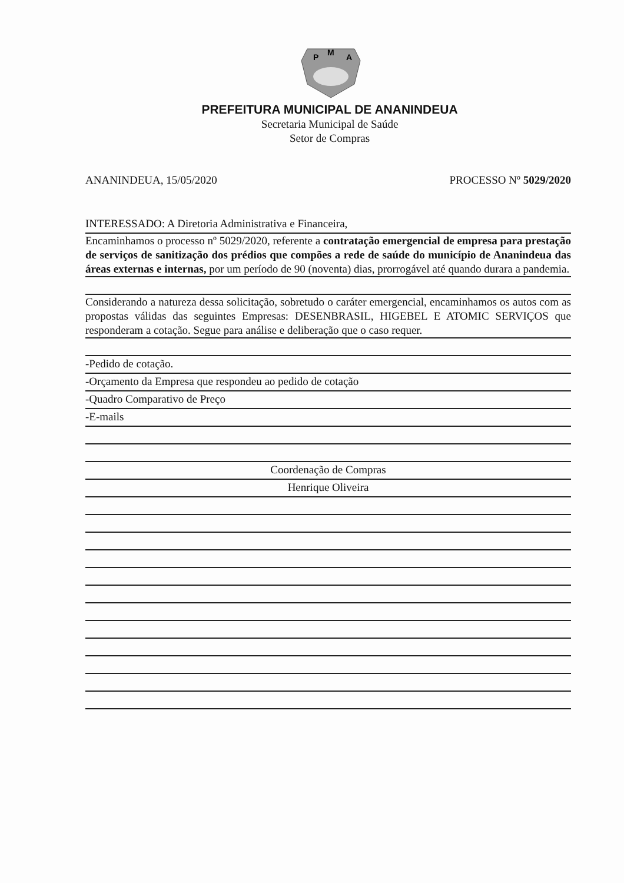P
M
A
PREFEITURA MUNICIPAL DE ANANINDEUA
Secretaria Municipal de Saúde
Setor de Compras
ANANINDEUA, 15/05/2020 PROCESSO Nº 5029/2020
INTERESSADO: A Diretoria Administrativa e Financeira,
Encaminhamos o processo nº 5029/2020, referente a contratação emergencial de empresa para prestação de serviços de sanitização dos prédios que compões a rede de saúde do município de Ananindeua das áreas externas e internas, por um período de 90 (noventa) dias, prorrogável até quando durara a pandemia.
Considerando a natureza dessa solicitação, sobretudo o caráter emergencial, encaminhamos os autos com as propostas válidas das seguintes Empresas: DESENBRASIL, HIGEBEL E ATOMIC SERVIÇOS que responderam a cotação. Segue para análise e deliberação que o caso requer.
-Pedido de cotação.
-Orçamento da Empresa que respondeu ao pedido de cotação
-Quadro Comparativo de Preço
-E-mails
Coordenação de Compras
Henrique Oliveira